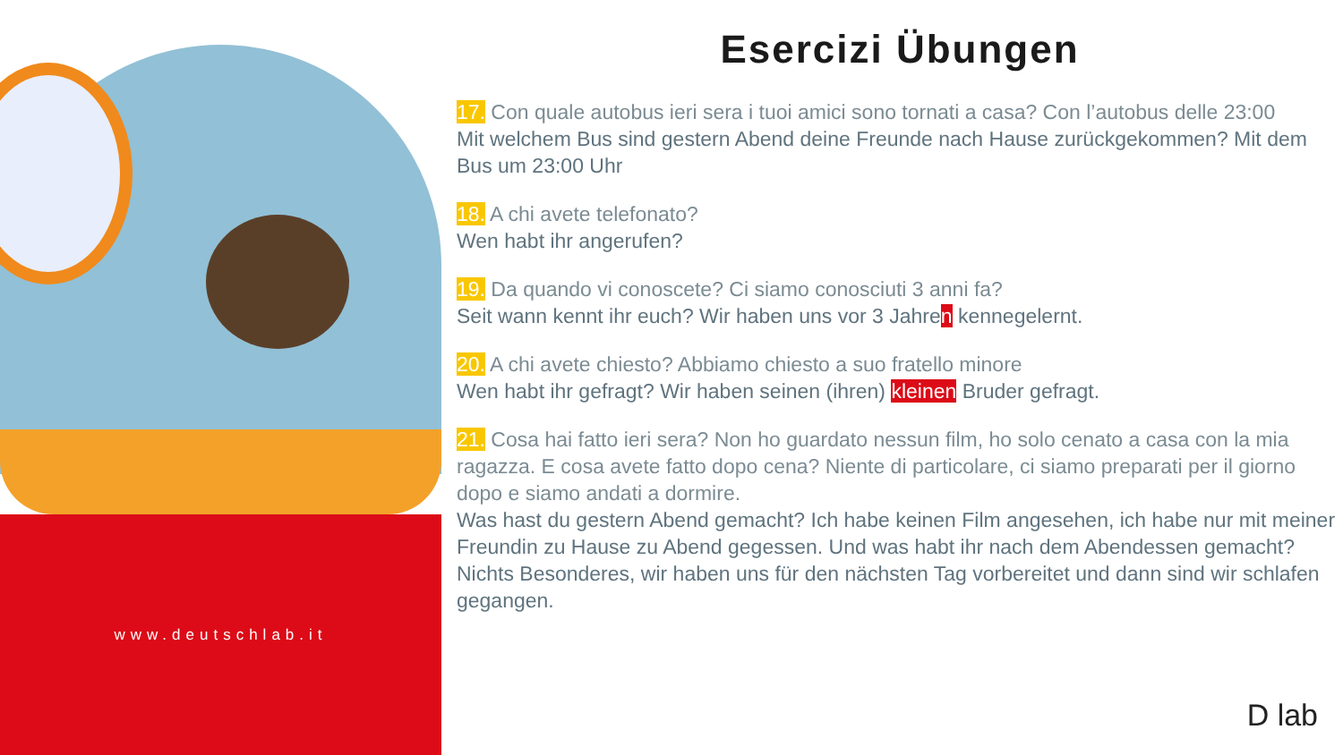www.deutschlab.it
Esercizi Übungen
17. Con quale autobus ieri sera i tuoi amici sono tornati a casa? Con l’autobus delle 23:00
Mit welchem Bus sind gestern Abend deine Freunde nach Hause zurückgekommen? Mit dem Bus um 23:00 Uhr
18. A chi avete telefonato?
Wen habt ihr angerufen?
19. Da quando vi conoscete? Ci siamo conosciuti 3 anni fa?
Seit wann kennt ihr euch? Wir haben uns vor 3 Jahren kennegelernt.
20. A chi avete chiesto? Abbiamo chiesto a suo fratello minore
Wen habt ihr gefragt? Wir haben seinen (ihren) kleinen Bruder gefragt.
21. Cosa hai fatto ieri sera? Non ho guardato nessun film, ho solo cenato a casa con la mia ragazza. E cosa avete fatto dopo cena? Niente di particolare, ci siamo preparati per il giorno dopo e siamo andati a dormire.
Was hast du gestern Abend gemacht? Ich habe keinen Film angesehen, ich habe nur mit meiner Freundin zu Hause zu Abend gegessen. Und was habt ihr nach dem Abendessen gemacht? Nichts Besonderes, wir haben uns für den nächsten Tag vorbereitet und dann sind wir schlafen gegangen.
D lab